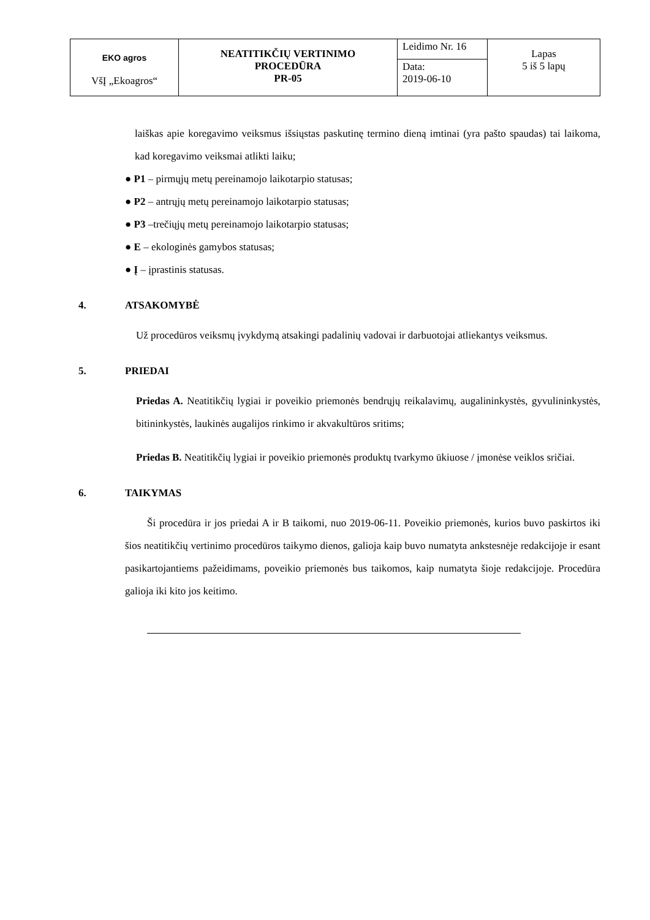| EKO agros VšĮ „Ekoagros“ | NEATITIKČIŲ VERTINIMO PROCEDŪRA PR-05 | Leidimo Nr. 16 | Lapas 5 iš 5 lapų |
| | | Data: 2019-06-10 | |
laiškas apie koregavimo veiksmus išsiųstas paskutinę termino dieną imtinai (yra pašto spaudas) tai laikoma, kad koregavimo veiksmai atlikti laiku;
● P1 – pirmųjų metų pereinamojo laikotarpio statusas;
● P2 – antrųjų metų pereinamojo laikotarpio statusas;
● P3 –trečiųjų metų pereinamojo laikotarpio statusas;
● E – ekologinės gamybos statusas;
● Į – įprastinis statusas.
4. ATSAKOMYBĖ
Už procedūros veiksmų įvykdymą atsakingi padalinių vadovai ir darbuotojai atliekantys veiksmus.
5. PRIEDAI
Priedas A. Neatitikčių lygiai ir poveikio priemonės bendrųjų reikalavimų, augalininkystės, gyvulininkystės, bitininkystės, laukinės augalijos rinkimo ir akvakultūros sritims;
Priedas B. Neatitikčių lygiai ir poveikio priemonės produktų tvarkymo ūkiuose / įmonėse veiklos sričiai.
6. TAIKYMAS
Ši procedūra ir jos priedai A ir B taikomi, nuo 2019-06-11. Poveikio priemonės, kurios buvo paskirtos iki šios neatitikčių vertinimo procedūros taikymo dienos, galioja kaip buvo numatyta ankstesnėje redakcijoje ir esant pasikartojantiems pažeidimams, poveikio priemonės bus taikomos, kaip numatyta šioje redakcijoje. Procedūra galioja iki kito jos keitimo.